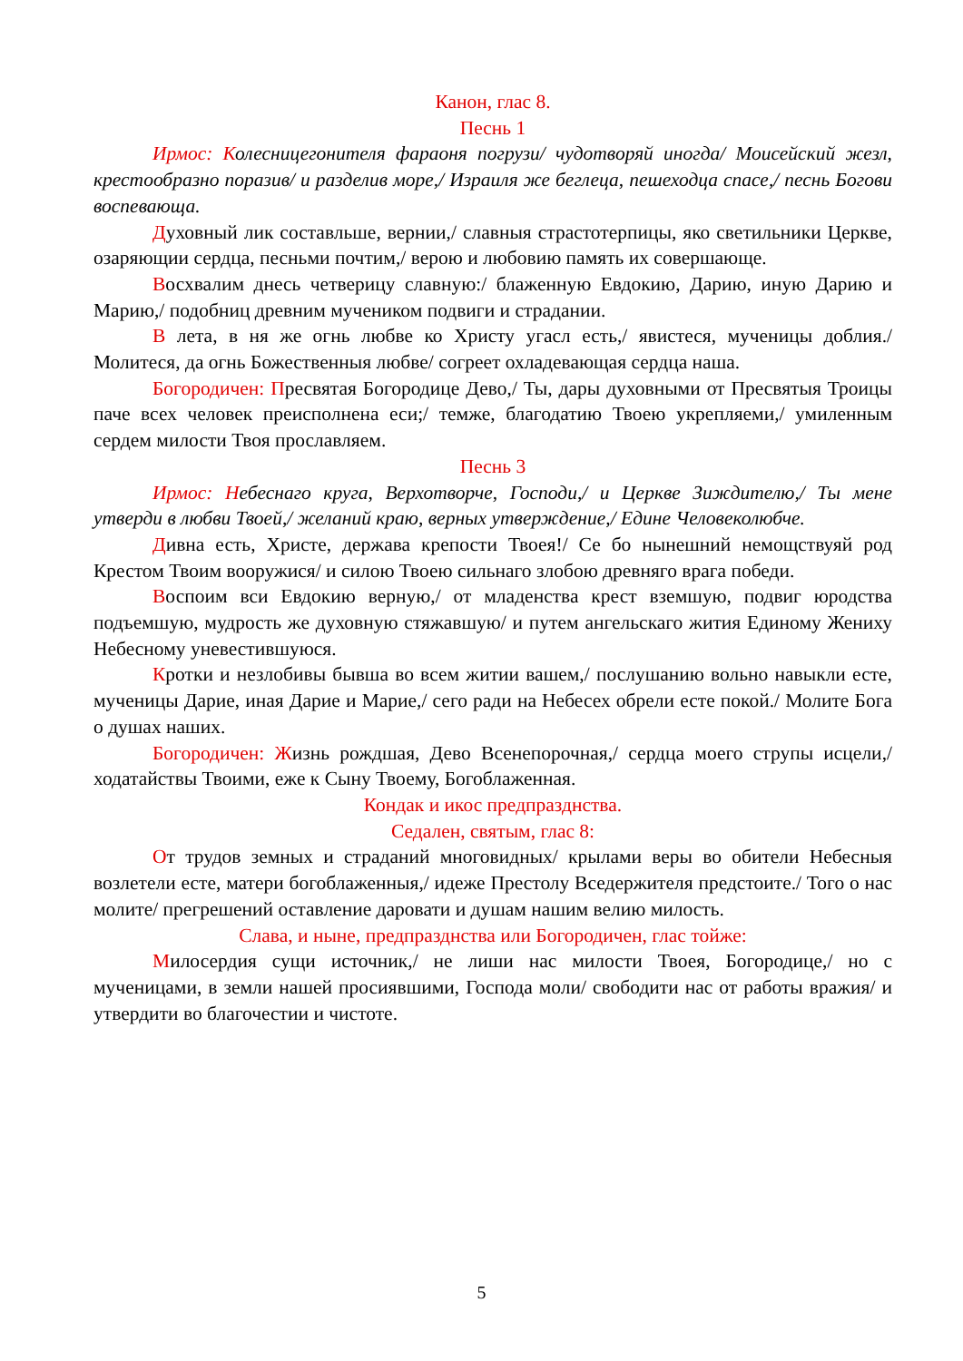Канон, глас 8.
Песнь 1
Ирмос: Колесницегонителя фараоня погрузи/ чудотворяй иногда/ Моисейский жезл, крестообразно поразив/ и разделив море,/ Израиля же беглеца, пешеходца спасе,/ песнь Богови воспевающа.
Духовный лик составльше, вернии,/ славныя страстотерпицы, яко светильники Церкве, озаряющии сердца, песньми почтим,/ верою и любовию память их совершающе.
Восхвалим днесь четверицу славную:/ блаженную Евдокию, Дарию, иную Дарию и Марию,/ подобниц древним мучеником подвиги и страдании.
В лета, в ня же огнь любве ко Христу угасл есть,/ явистеся, мученицы доблия./ Молитеся, да огнь Божественныя любве/ согреет охладевающая сердца наша.
Богородичен: Пресвятая Богородице Дево,/ Ты, дары духовными от Пресвятыя Троицы паче всех человек преисполнена еси;/ темже, благодатию Твоею укрепляеми,/ умиленным сердем милости Твоя прославляем.
Песнь 3
Ирмос: Небеснаго круга, Верхотворче, Господи,/ и Церкве Зиждителю,/ Ты мене утверди в любви Твоей,/ желаний краю, верных утверждение,/ Едине Человеколюбче.
Дивна есть, Христе, держава крепости Твоея!/ Се бо нынешний немощствуяй род Крестом Твоим вооружися/ и силою Твоею сильнаго злобою древняго врага победи.
Воспоим вси Евдокию верную,/ от младенства крест вземшую, подвиг юродства подъемшую, мудрость же духовную стяжавшую/ и путем ангельскаго жития Единому Жениху Небесному уневестившуюся.
Кротки и незлобивы бывша во всем житии вашем,/ послушанию вольно навыкли есте, мученицы Дарие, иная Дарие и Марие,/ сего ради на Небесех обрели есте покой./ Молите Бога о душах наших.
Богородичен: Жизнь рождшая, Дево Всенепорочная,/ сердца моего струпы исцели,/ ходатайствы Твоими, еже к Сыну Твоему, Богоблаженная.
Кондак и икос предпразднства.
Седален, святым, глас 8:
От трудов земных и страданий многовидных/ крылами веры во обители Небесныя возлетели есте, матери богоблаженныя,/ идеже Престолу Вседержителя предстоите./ Того о нас молите/ прегрешений оставление даровати и душам нашим велию милость.
Слава, и ныне, предпразднства или Богородичен, глас тойже:
Милосердия сущи источник,/ не лиши нас милости Твоея, Богородице,/ но с мученицами, в земли нашей просиявшими, Господа моли/ свободити нас от работы вражия/ и утвердити во благочестии и чистоте.
5